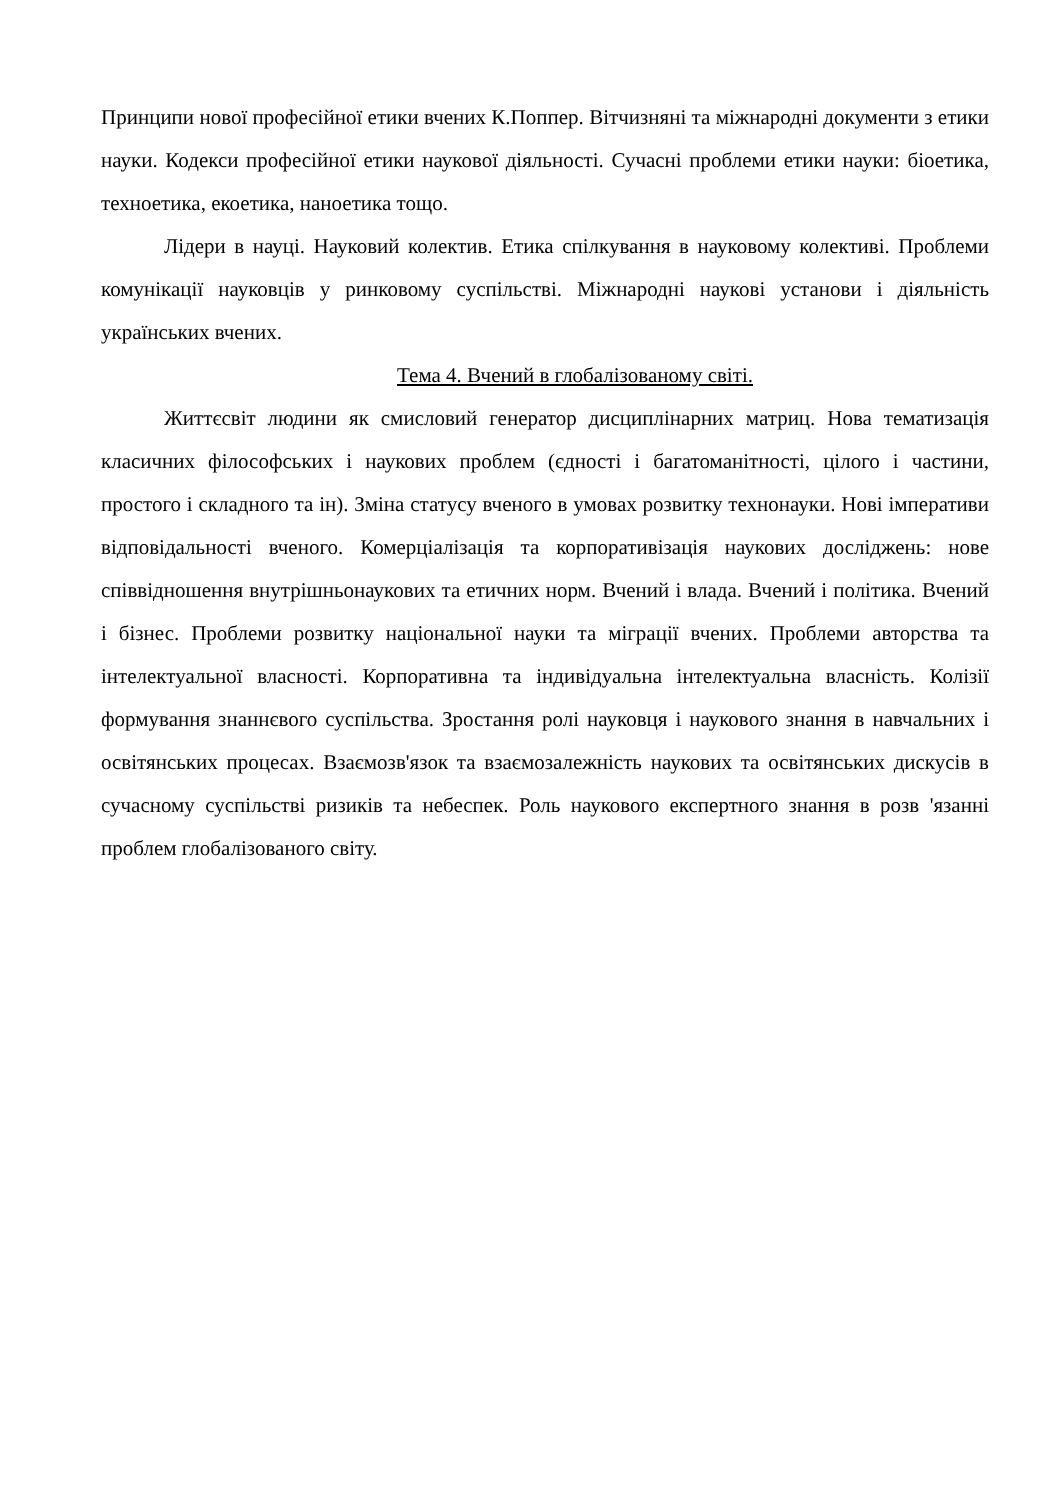Принципи нової професійної етики вчених К.Поппер. Вітчизняні та міжнародні документи з етики науки. Кодекси професійної етики наукової діяльності. Сучасні проблеми етики науки: біоетика, техноетика, екоетика, наноетика тощо.
Лідери в науці. Науковий колектив. Етика спілкування в науковому колективі. Проблеми комунікації науковців у ринковому суспільстві. Міжнародні наукові установи і діяльність українських вчених.
Тема 4. Вчений в глобалізованому світі.
Життєсвіт людини як смисловий генератор дисциплінарних матриц. Нова тематизація класичних філософських і наукових проблем (єдності і багатоманітності, цілого і частини, простого і складного та ін). Зміна статусу вченого в умовах розвитку технонауки. Нові імперативи відповідальності вченого. Комерціалізація та корпоративізація наукових досліджень: нове співвідношення внутрішньонаукових та етичних норм. Вчений і влада. Вчений і політика. Вчений і бізнес. Проблеми розвитку національної науки та міграції вчених. Проблеми авторства та інтелектуальної власності. Корпоративна та індивідуальна інтелектуальна власність. Колізії формування знаннєвого суспільства. Зростання ролі науковця і наукового знання в навчальних і освітянських процесах. Взаємозв'язок та взаємозалежність наукових та освітянських дискусів в сучасному суспільстві ризиків та небеспек. Роль наукового експертного знання в розв 'язанні проблем глобалізованого світу.